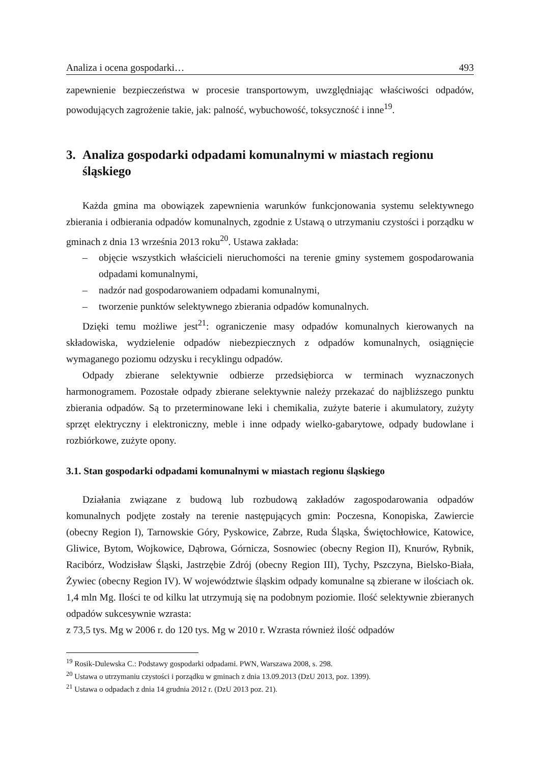Analiza i ocena gospodarki… 493
zapewnienie bezpieczeństwa w procesie transportowym, uwzględniając właściwości odpadów, powodujących zagrożenie takie, jak: palność, wybuchowość, toksyczność i inne<sup>19</sup>.
3. Analiza gospodarki odpadami komunalnymi w miastach regionu śląskiego
Każda gmina ma obowiązek zapewnienia warunków funkcjonowania systemu selektywnego zbierania i odbierania odpadów komunalnych, zgodnie z Ustawą o utrzymaniu czystości i porządku w gminach z dnia 13 września 2013 roku<sup>20</sup>. Ustawa zakłada:
– objęcie wszystkich właścicieli nieruchomości na terenie gminy systemem gospodarowania odpadami komunalnymi,
– nadzór nad gospodarowaniem odpadami komunalnymi,
– tworzenie punktów selektywnego zbierania odpadów komunalnych.
Dzięki temu możliwe jest<sup>21</sup>: ograniczenie masy odpadów komunalnych kierowanych na składowiska, wydzielenie odpadów niebezpiecznych z odpadów komunalnych, osiągnięcie wymaganego poziomu odzysku i recyklingu odpadów.
Odpady zbierane selektywnie odbierze przedsiębiorca w terminach wyznaczonych harmonogramem. Pozostałe odpady zbierane selektywnie należy przekazać do najbliższego punktu zbierania odpadów. Są to przeterminowane leki i chemikalia, zużyte baterie i akumulatory, zużyty sprzęt elektryczny i elektroniczny, meble i inne odpady wielko-gabarytowe, odpady budowlane i rozbiórkowe, zużyte opony.
3.1. Stan gospodarki odpadami komunalnymi w miastach regionu śląskiego
Działania związane z budową lub rozbudową zakładów zagospodarowania odpadów komunalnych podjęte zostały na terenie następujących gmin: Poczesna, Konopiska, Zawiercie (obecny Region I), Tarnowskie Góry, Pyskowice, Zabrze, Ruda Śląska, Świętochłowice, Katowice, Gliwice, Bytom, Wojkowice, Dąbrowa, Górnicza, Sosnowiec (obecny Region II), Knurów, Rybnik, Racibórz, Wodzisław Śląski, Jastrzębie Zdrój (obecny Region III), Tychy, Pszczyna, Bielsko-Biała, Żywiec (obecny Region IV). W województwie śląskim odpady komunalne są zbierane w ilościach ok. 1,4 mln Mg. Ilości te od kilku lat utrzymują się na podobnym poziomie. Ilość selektywnie zbieranych odpadów sukcesywnie wzrasta:
z 73,5 tys. Mg w 2006 r. do 120 tys. Mg w 2010 r. Wzrasta również ilość odpadów
<sup>19</sup> Rosik-Dulewska C.: Podstawy gospodarki odpadami. PWN, Warszawa 2008, s. 298.
<sup>20</sup> Ustawa o utrzymaniu czystości i porządku w gminach z dnia 13.09.2013 (DzU 2013, poz. 1399).
<sup>21</sup> Ustawa o odpadach z dnia 14 grudnia 2012 r. (DzU 2013 poz. 21).